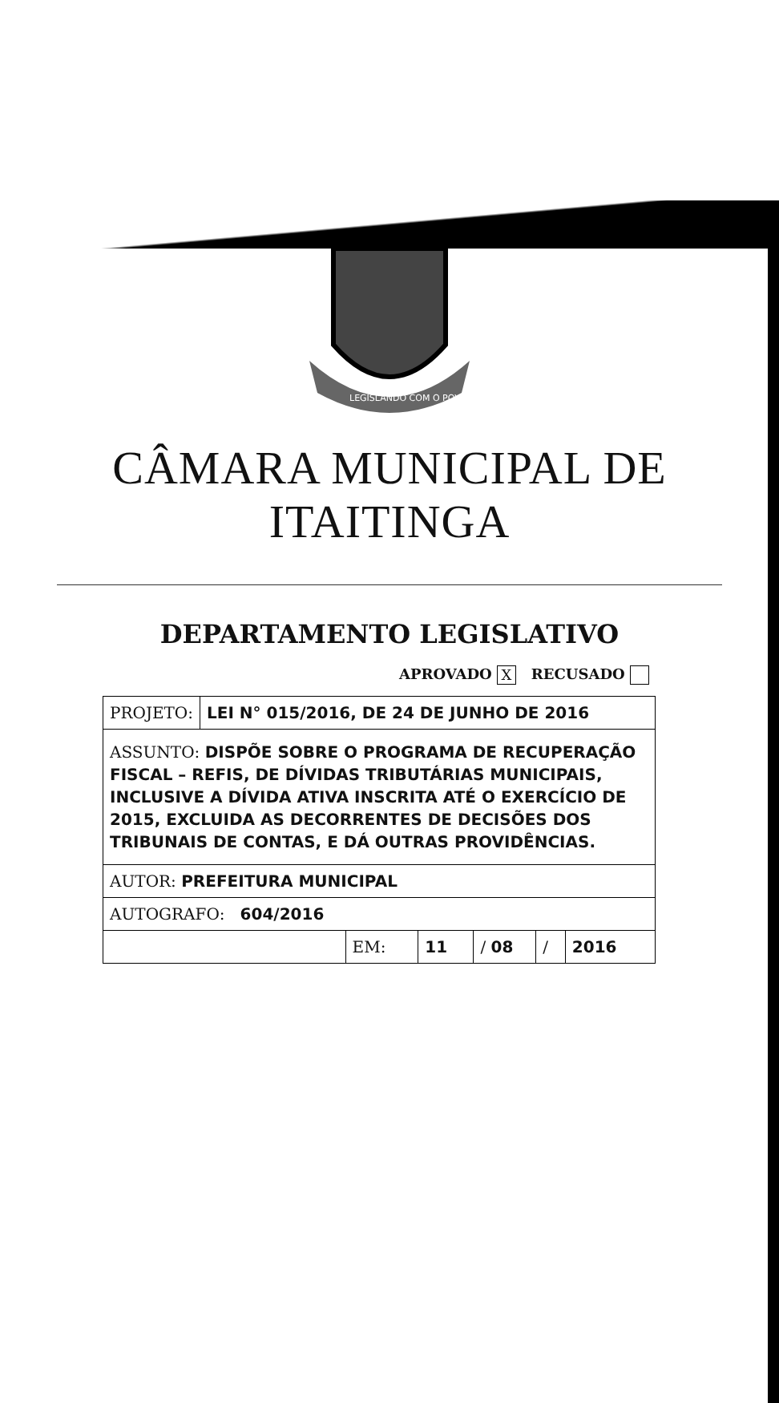LEGISLANDO COM O POVO
CÂMARA MUNICIPAL DE ITAITINGA
DEPARTAMENTO LEGISLATIVO
APROVADO X RECUSADO
| PROJETO: | LEI N° 015/2016, DE 24 DE JUNHO DE 2016 | | | | | |
| ASSUNTO: DISPÕE SOBRE O PROGRAMA DE RECUPERAÇÃO FISCAL – REFIS, DE DÍVIDAS TRIBUTÁRIAS MUNICIPAIS, INCLUSIVE A DÍVIDA ATIVA INSCRITA ATÉ O EXERCÍCIO DE 2015, EXCLUIDA AS DECORRENTES DE DECISÕES DOS TRIBUNAIS DE CONTAS, E DÁ OUTRAS PROVIDÊNCIAS. | | | | | | |
| AUTOR: PREFEITURA MUNICIPAL | | | | | | |
| AUTOGRAFO: 604/2016 | | | | | | |
| | | EM: | 11 | / 08 | / | 2016 |